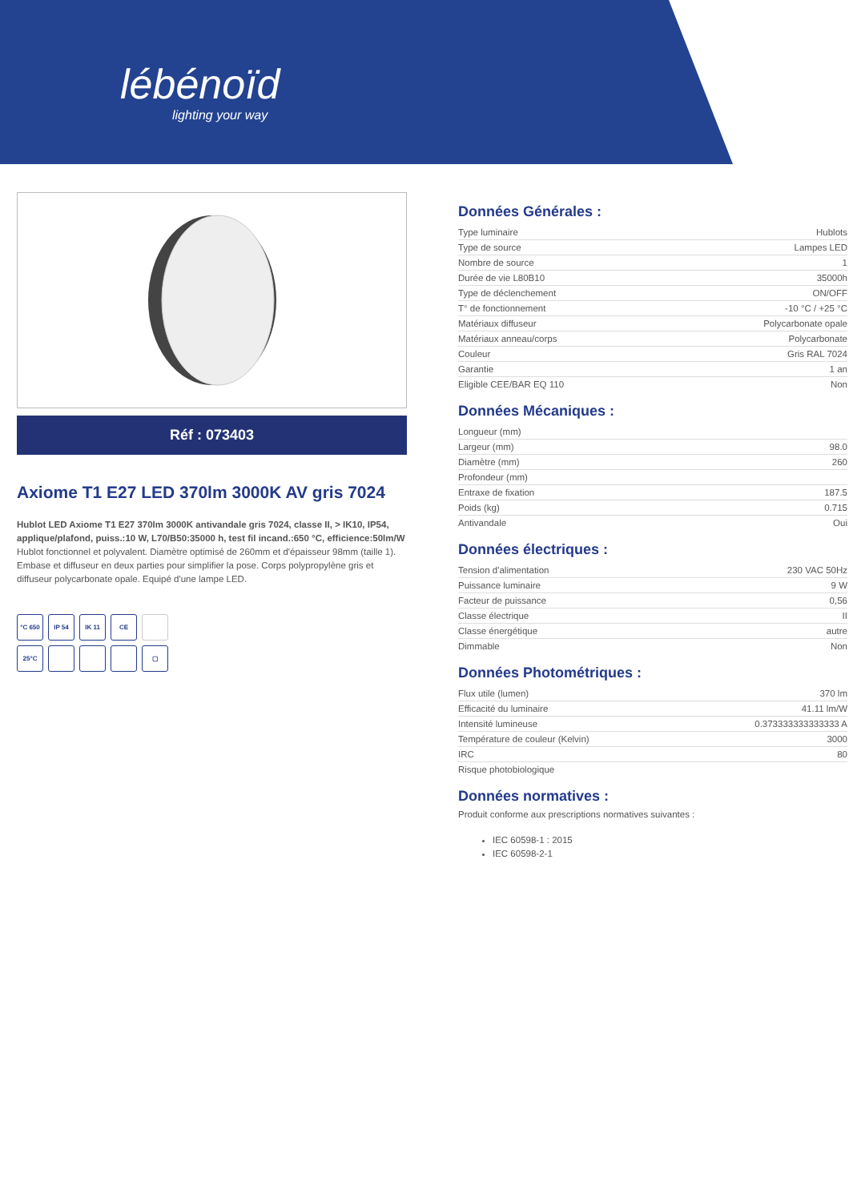lébénoïd
lighting your way
Réf : 073403
Axiome T1 E27 LED 370lm 3000K AV gris 7024
Hublot LED Axiome T1 E27 370lm 3000K antivandale gris 7024, classe II, > IK10, IP54, applique/plafond, puiss.:10 W, L70/B50:35000 h, test fil incand.:650 °C, efficience:50lm/W
Hublot fonctionnel et polyvalent. Diamètre optimisé de 260mm et d'épaisseur 98mm (taille 1). Embase et diffuseur en deux parties pour simplifier la pose. Corps polypropylène gris et diffuseur polycarbonate opale. Equipé d'une lampe LED.
°C 650
IP 54
IK 11
CE
25°C
▢
Données Générales :
| Type luminaire | Hublots |
| Type de source | Lampes LED |
| Nombre de source | 1 |
| Durée de vie L80B10 | 35000h |
| Type de déclenchement | ON/OFF |
| T° de fonctionnement | -10 °C / +25 °C |
| Matériaux diffuseur | Polycarbonate opale |
| Matériaux anneau/corps | Polycarbonate |
| Couleur | Gris RAL 7024 |
| Garantie | 1 an |
| Eligible CEE/BAR EQ 110 | Non |
Données Mécaniques :
| Longueur (mm) | |
| Largeur (mm) | 98.0 |
| Diamètre (mm) | 260 |
| Profondeur (mm) | |
| Entraxe de fixation | 187.5 |
| Poids (kg) | 0.715 |
| Antivandale | Oui |
Données électriques :
| Tension d'alimentation | 230 VAC 50Hz |
| Puissance luminaire | 9 W |
| Facteur de puissance | 0,56 |
| Classe électrique | II |
| Classe énergétique | autre |
| Dimmable | Non |
Données Photométriques :
| Flux utile (lumen) | 370 lm |
| Efficacité du luminaire | 41.11 lm/W |
| Intensité lumineuse | 0.373333333333333 A |
| Température de couleur (Kelvin) | 3000 |
| IRC | 80 |
| Risque photobiologique | |
Données normatives :
Produit conforme aux prescriptions normatives suivantes :
IEC 60598-1 : 2015
IEC 60598-2-1